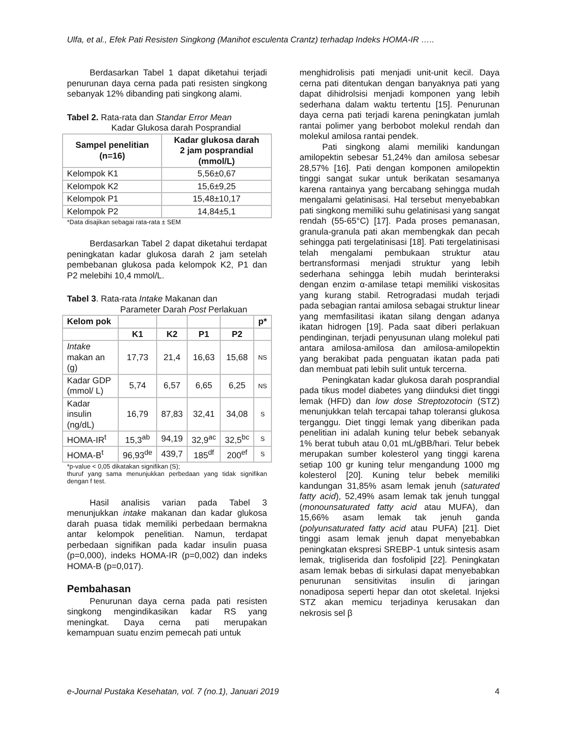Ulfa, et al., Efek Pati Resisten Singkong (Manihot esculenta Crantz) terhadap Indeks HOMA-IR …..
Berdasarkan Tabel 1 dapat diketahui terjadi penurunan daya cerna pada pati resisten singkong sebanyak 12% dibanding pati singkong alami.
Tabel 2. Rata-rata dan Standar Error Mean
Kadar Glukosa darah Posprandial
| Sampel penelitian (n=16) | Kadar glukosa darah 2 jam posprandial (mmol/L) |
| --- | --- |
| Kelompok K1 | 5,56±0,67 |
| Kelompok K2 | 15,6±9,25 |
| Kelompok P1 | 15,48±10,17 |
| Kelompok P2 | 14,84±5,1 |
*Data disajikan sebagai rata-rata ± SEM
Berdasarkan Tabel 2 dapat diketahui terdapat peningkatan kadar glukosa darah 2 jam setelah pembebanan glukosa pada kelompok K2, P1 dan P2 melebihi 10,4 mmol/L.
Tabel 3. Rata-rata Intake Makanan dan
Parameter Darah Post Perlakuan
| Kelom pok | | | | | p* |
| --- | --- | --- | --- | --- | --- |
| | K1 | K2 | P1 | P2 | |
| Intake makan an (g) | 17,73 | 21,4 | 16,63 | 15,68 | NS |
| Kadar GDP (mmol/ L) | 5,74 | 6,57 | 6,65 | 6,25 | NS |
| Kadar insulin (ng/dL) | 16,79 | 87,83 | 32,41 | 34,08 | S |
| HOMA-IR<sup>t</sup> | 15,3<sup>ab</sup> | 94,19 | 32,9<sup>ac</sup> | 32,5<sup>bc</sup> | S |
| HOMA-B<sup>t</sup> | 96,93<sup>de</sup> | 439,7 | 185<sup>df</sup> | 200<sup>ef</sup> | S |
*p-value < 0,05 dikatakan signifikan (S);
thuruf yang sama menunjukkan perbedaan yang tidak signifikan dengan f test.
Hasil analisis varian pada Tabel 3 menunjukkan intake makanan dan kadar glukosa darah puasa tidak memiliki perbedaan bermakna antar kelompok penelitian. Namun, terdapat perbedaan signifikan pada kadar insulin puasa (p=0,000), indeks HOMA-IR (p=0,002) dan indeks HOMA-B (p=0,017).
Pembahasan
Penurunan daya cerna pada pati resisten singkong mengindikasikan kadar RS yang meningkat. Daya cerna pati merupakan kemampuan suatu enzim pemecah pati untuk
menghidrolisis pati menjadi unit-unit kecil. Daya cerna pati ditentukan dengan banyaknya pati yang dapat dihidrolsisi menjadi komponen yang lebih sederhana dalam waktu tertentu [15]. Penurunan daya cerna pati terjadi karena peningkatan jumlah rantai polimer yang berbobot molekul rendah dan molekul amilosa rantai pendek.
Pati singkong alami memiliki kandungan amilopektin sebesar 51,24% dan amilosa sebesar 28,57% [16]. Pati dengan komponen amilopektin tinggi sangat sukar untuk berikatan sesamanya karena rantainya yang bercabang sehingga mudah mengalami gelatinisasi. Hal tersebut menyebabkan pati singkong memiliki suhu gelatinisasi yang sangat rendah (55-65°C) [17]. Pada proses pemanasan, granula-granula pati akan membengkak dan pecah sehingga pati tergelatinisasi [18]. Pati tergelatinisasi telah mengalami pembukaan struktur atau bertransformasi menjadi struktur yang lebih sederhana sehingga lebih mudah berinteraksi dengan enzim α-amilase tetapi memiliki viskositas yang kurang stabil. Retrogradasi mudah terjadi pada sebagian rantai amilosa sebagai struktur linear yang memfasilitasi ikatan silang dengan adanya ikatan hidrogen [19]. Pada saat diberi perlakuan pendinginan, terjadi penyusunan ulang molekul pati antara amilosa-amilosa dan amilosa-amilopektin yang berakibat pada penguatan ikatan pada pati dan membuat pati lebih sulit untuk tercerna.
Peningkatan kadar glukosa darah posprandial pada tikus model diabetes yang diinduksi diet tinggi lemak (HFD) dan low dose Streptozotocin (STZ) menunjukkan telah tercapai tahap toleransi glukosa terganggu. Diet tinggi lemak yang diberikan pada penelitian ini adalah kuning telur bebek sebanyak 1% berat tubuh atau 0,01 mL/gBB/hari. Telur bebek merupakan sumber kolesterol yang tinggi karena setiap 100 gr kuning telur mengandung 1000 mg kolesterol [20]. Kuning telur bebek memiliki kandungan 31,85% asam lemak jenuh (saturated fatty acid), 52,49% asam lemak tak jenuh tunggal (monounsaturated fatty acid atau MUFA), dan 15,66% asam lemak tak jenuh ganda (polyunsaturated fatty acid atau PUFA) [21]. Diet tinggi asam lemak jenuh dapat menyebabkan peningkatan ekspresi SREBP-1 untuk sintesis asam lemak, trigliserida dan fosfolipid [22]. Peningkatan asam lemak bebas di sirkulasi dapat menyebabkan penurunan sensitivitas insulin di jaringan nonadiposa seperti hepar dan otot skeletal. Injeksi STZ akan memicu terjadinya kerusakan dan nekrosis sel β
e-Journal Pustaka Kesehatan, vol. 7 (no.1), Januari 2019 4